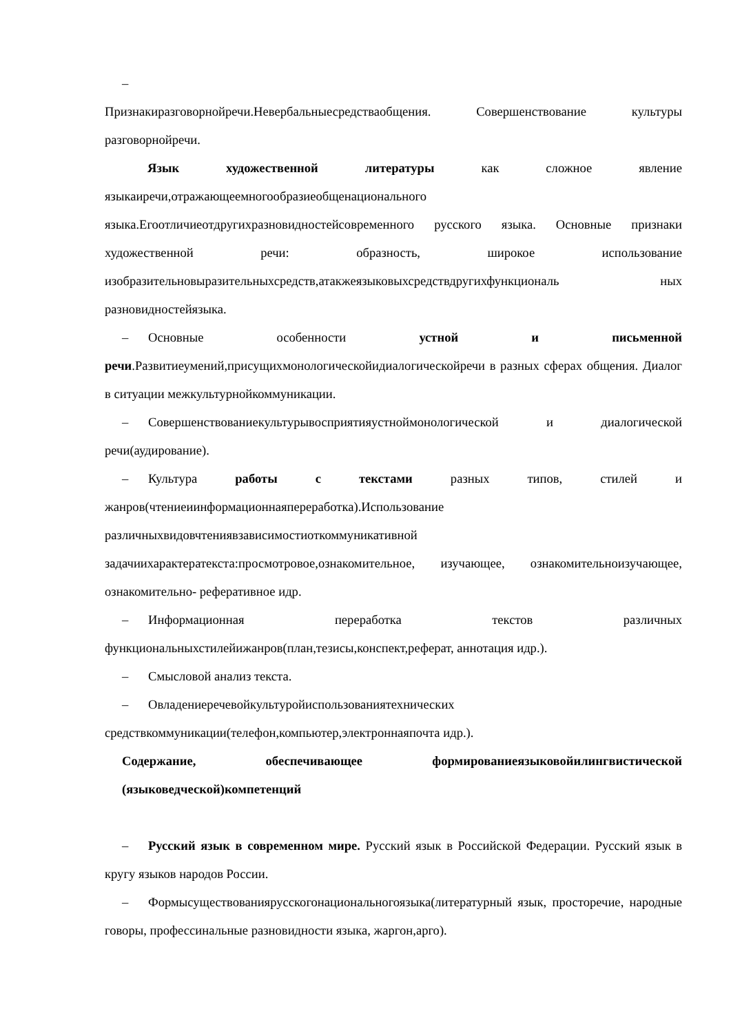–
Признакиразговорнойречи.Невербальныесредстваобщения. Совершенствование культуры разговорнойречи.
Язык художественной литературы как сложное явление языкаиречи,отражающеемногообразиеобщенационального языка.Егоотличиеотдругихразновидностейсовременного русского языка. Основные признаки художественной речи: образность, широкое использование изобразительновыразительныхсредств,атакжеязыковыхсредствдругихфункциональ ных разновидностейязыка.
– Основные особенности устной и письменной речи.Развитиеумений,присущихмонологическойидиалогическойречи в разных сферах общения. Диалог в ситуации межкультурнойкоммуникации.
– Совершенствованиекультурывосприятияустноймонологической и диалогической речи(аудирование).
– Культура работы с текстами разных типов, стилей и жанров(чтениеиинформационнаяпереработка).Использование различныхвидовчтениявзависимостиоткоммуникативной задачиихарактератекста:просмотровое,ознакомительное, изучающее, ознакомительноизучающее, ознакомительно- реферативное идр.
– Информационная переработка текстов различных функциональныхстилейижанров(план,тезисы,конспект,реферат, аннотация идр.).
– Смысловой анализ текста.
– Овладениеречевойкультуройиспользованиятехнических средствкоммуникации(телефон,компьютер,электроннаяпочта идр.).
Содержание, обеспечивающее формированиеязыковойилингвистической (языковедческой)компетенций
– Русский язык в современном мире. Русский язык в Российской Федерации. Русский язык в кругу языков народов России.
– Формысуществованиярусскогонациональногоязыка(литературный язык, просторечие, народные говоры, профессинальные разновидности языка, жаргон,арго).